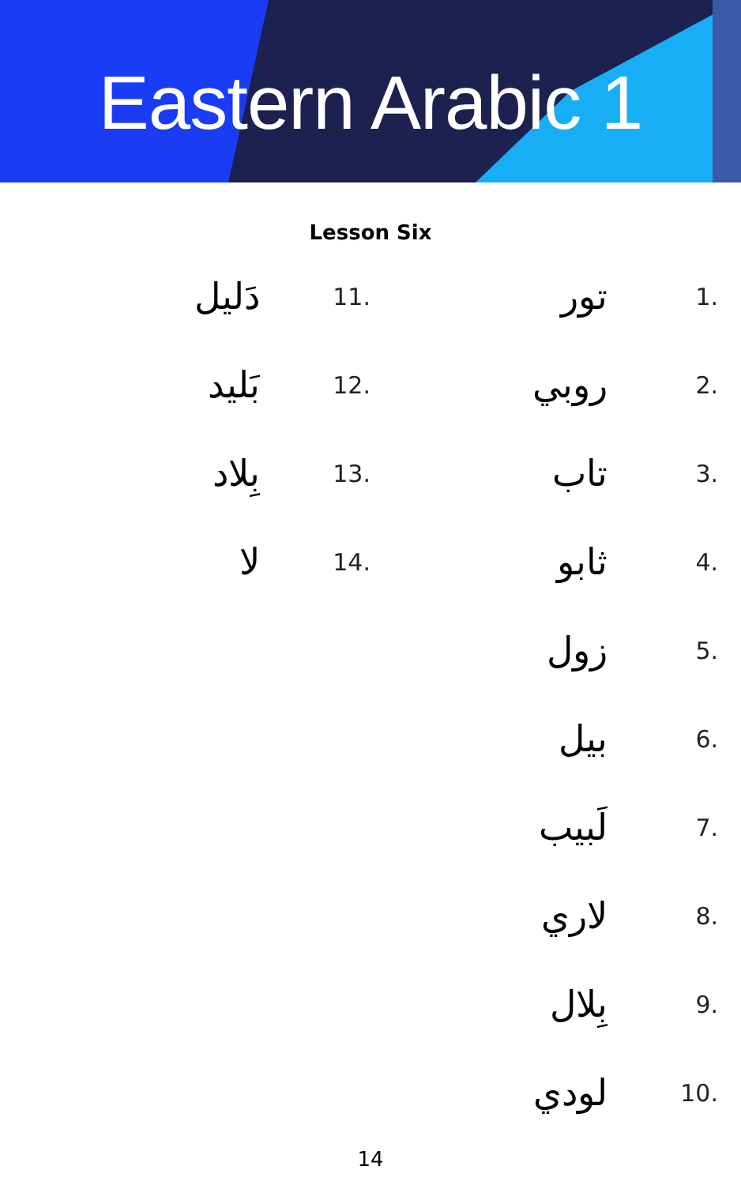Eastern Arabic 1
Lesson Six
تور 1.
روبي 2.
تاب 3.
ثابو 4.
زول 5.
بيل 6.
لَبيب 7.
لاري 8.
بِلال 9.
لودي 10.
دَليل 11.
بَليد 12.
بِلاد 13.
لا 14.
14